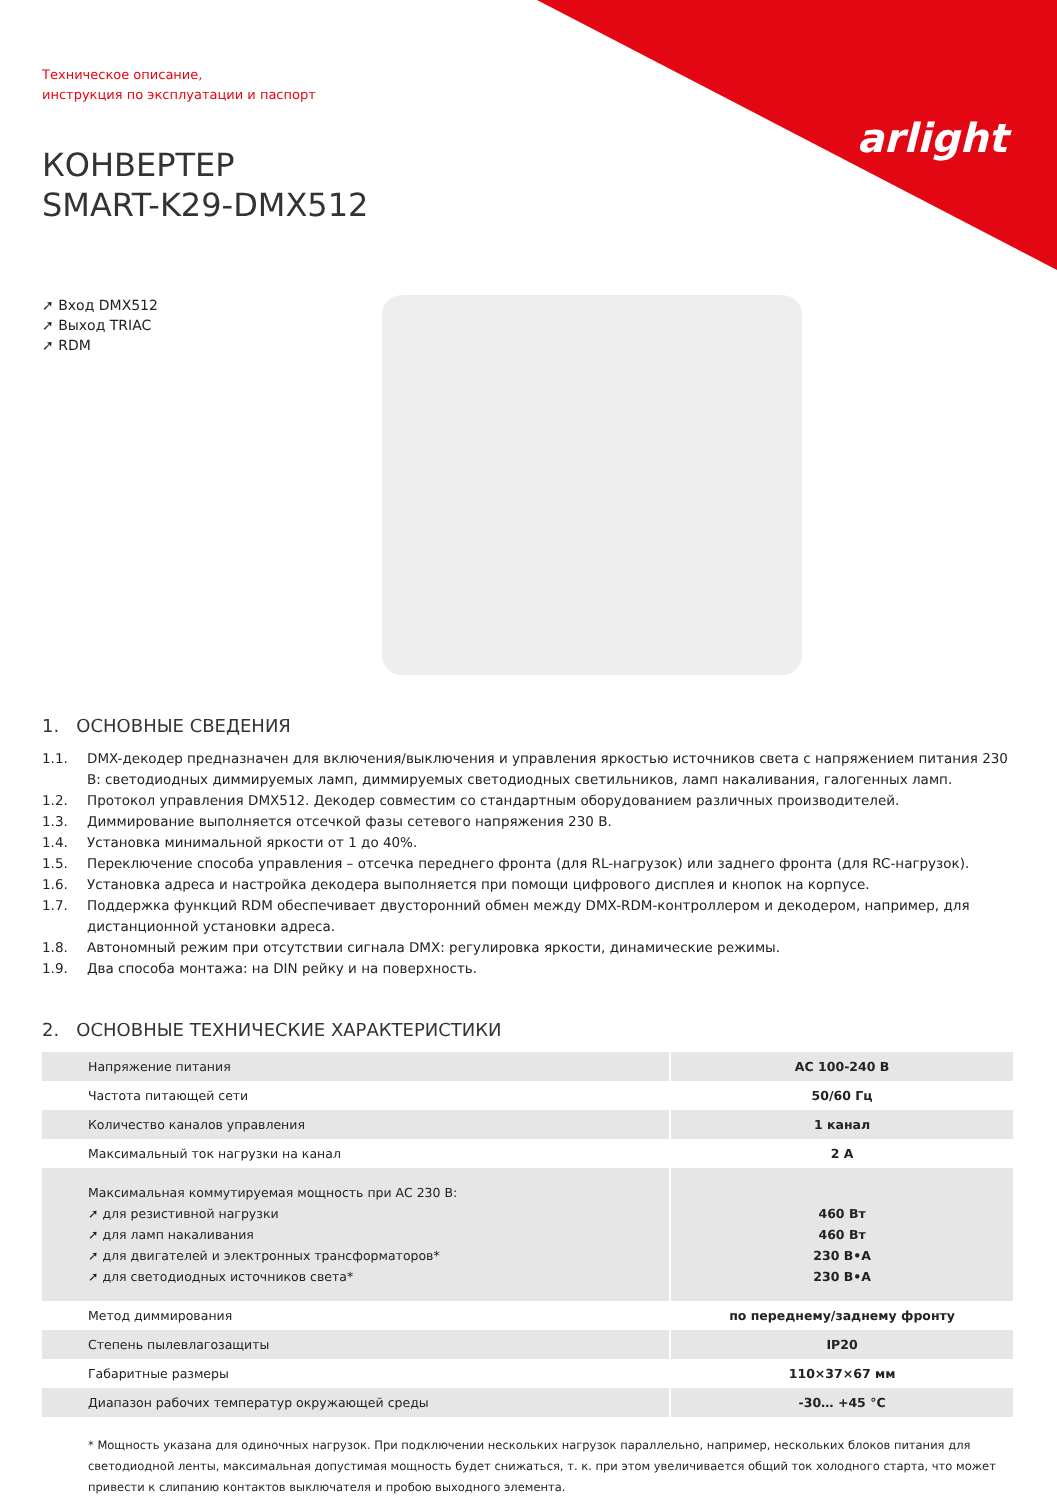arlight
Техническое описание,
инструкция по эксплуатации и паспорт
КОНВЕРТЕР
SMART-K29-DMX512
➚ Вход DMX512
➚ Выход TRIAC
➚ RDM
1. ОСНОВНЫЕ СВЕДЕНИЯ
1.1. DMX-декодер предназначен для включения/выключения и управления яркостью источников света с напряжением питания 230 В: светодиодных диммируемых ламп, диммируемых светодиодных светильников, ламп накаливания, галогенных ламп.
1.2. Протокол управления DMX512. Декодер совместим со стандартным оборудованием различных производителей.
1.3. Диммирование выполняется отсечкой фазы сетевого напряжения 230 В.
1.4. Установка минимальной яркости от 1 до 40%.
1.5. Переключение способа управления – отсечка переднего фронта (для RL-нагрузок) или заднего фронта (для RC-нагрузок).
1.6. Установка адреса и настройка декодера выполняется при помощи цифрового дисплея и кнопок на корпусе.
1.7. Поддержка функций RDM обеспечивает двусторонний обмен между DMX-RDM-контроллером и декодером, например, для дистанционной установки адреса.
1.8. Автономный режим при отсутствии сигнала DMX: регулировка яркости, динамические режимы.
1.9. Два способа монтажа: на DIN рейку и на поверхность.
2. ОСНОВНЫЕ ТЕХНИЧЕСКИЕ ХАРАКТЕРИСТИКИ
| Напряжение питания | AC 100-240 В |
| Частота питающей сети | 50/60 Гц |
| Количество каналов управления | 1 канал |
| Максимальный ток нагрузки на канал | 2 А |
| Максимальная коммутируемая мощность при AC 230 В: ➚ для резистивной нагрузки ➚ для ламп накаливания ➚ для двигателей и электронных трансформаторов* ➚ для светодиодных источников света* | 460 Вт 460 Вт 230 В•А 230 В•А |
| Метод диммирования | по переднему/заднему фронту |
| Степень пылевлагозащиты | IP20 |
| Габаритные размеры | 110×37×67 мм |
| Диапазон рабочих температур окружающей среды | -30… +45 °C |
* Мощность указана для одиночных нагрузок. При подключении нескольких нагрузок параллельно, например, нескольких блоков питания для светодиодной ленты, максимальная допустимая мощность будет снижаться, т. к. при этом увеличивается общий ток холодного старта, что может привести к слипанию контактов выключателя и пробою выходного элемента.